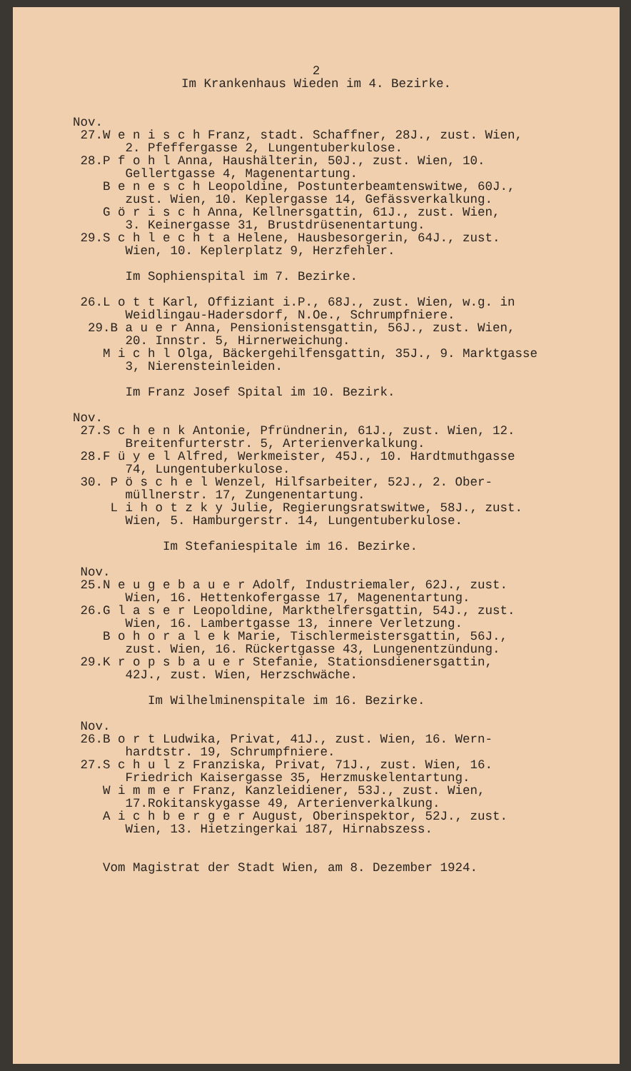2
Im Krankenhaus Wieden im 4. Bezirke.
Nov. 27.W e n i s c h Franz, stadt. Schaffner, 28J., zust. Wien, 2. Pfeffergasse 2, Lungentuberkulose. 28.P f o h l Anna, Haushälterin, 50J., zust. Wien, 10. Gellertgasse 4, Magenentartung. B e n e s c h Leopoldine, Postunterbeamtenswitwe, 60J., zust. Wien, 10. Keplergasse 14, Gefässverkalkung. G ö r i s c h Anna, Kellnersgattin, 61J., zust. Wien, 3. Keinergasse 31, Brustdrüsenentartung. 29.S c h l e c h t a Helene, Hausbesorgerin, 64J., zust. Wien, 10. Keplerplatz 9, Herzfehler. Im Sophienspital im 7. Bezirke. 26.L o t t Karl, Offiziant i.P., 68J., zust. Wien, w.g. in Weidlingau-Hadersdorf, N.Oe., Schrumpfniere. 29.B a u e r Anna, Pensionistensgattin, 56J., zust. Wien, 20. Innstr. 5, Hirnerweichung. M i c h l Olga, Bäckergehilfensgattin, 35J., 9. Marktgasse 3, Nierensteinleiden. Im Franz Josef Spital im 10. Bezirk. Nov. 27.S c h e n k Antonie, Pfründnerin, 61J., zust. Wien, 12. Breitenfurterstr. 5, Arterienverkalkung. 28.F ü y e l Alfred, Werkmeister, 45J., 10. Hardtmuthgasse 74, Lungentuberkulose. 30. P ö s c h e l Wenzel, Hilfsarbeiter, 52J., 2. Ober- müllnerstr. 17, Zungenentartung. L i h o t z k y Julie, Regierungsratswitwe, 58J., zust. Wien, 5. Hamburgerstr. 14, Lungentuberkulose. Im Stefaniespitale im 16. Bezirke. Nov. 25.N e u g e b a u e r Adolf, Industriemaler, 62J., zust. Wien, 16. Hettenkofergasse 17, Magenentartung. 26.G l a s e r Leopoldine, Markthelfersgattin, 54J., zust. Wien, 16. Lambertgasse 13, innere Verletzung. B o h o r a l e k Marie, Tischlermeistersgattin, 56J., zust. Wien, 16. Rückertgasse 43, Lungenentzündung. 29.K r o p s b a u e r Stefanie, Stationsdienersgattin, 42J., zust. Wien, Herzschwäche. Im Wilhelminenspitale im 16. Bezirke. Nov. 26.B o r t Ludwika, Privat, 41J., zust. Wien, 16. Wern- hardtstr. 19, Schrumpfniere. 27.S c h u l z Franziska, Privat, 71J., zust. Wien, 16. Friedrich Kaisergasse 35, Herzmuskelentartung. W i m m e r Franz, Kanzleidiener, 53J., zust. Wien, 17.Rokitanskygasse 49, Arterienverkalkung. A i c h b e r g e r August, Oberinspektor, 52J., zust. Wien, 13. Hietzingerkai 187, Hirnabszess. Vom Magistrat der Stadt Wien, am 8. Dezember 1924.